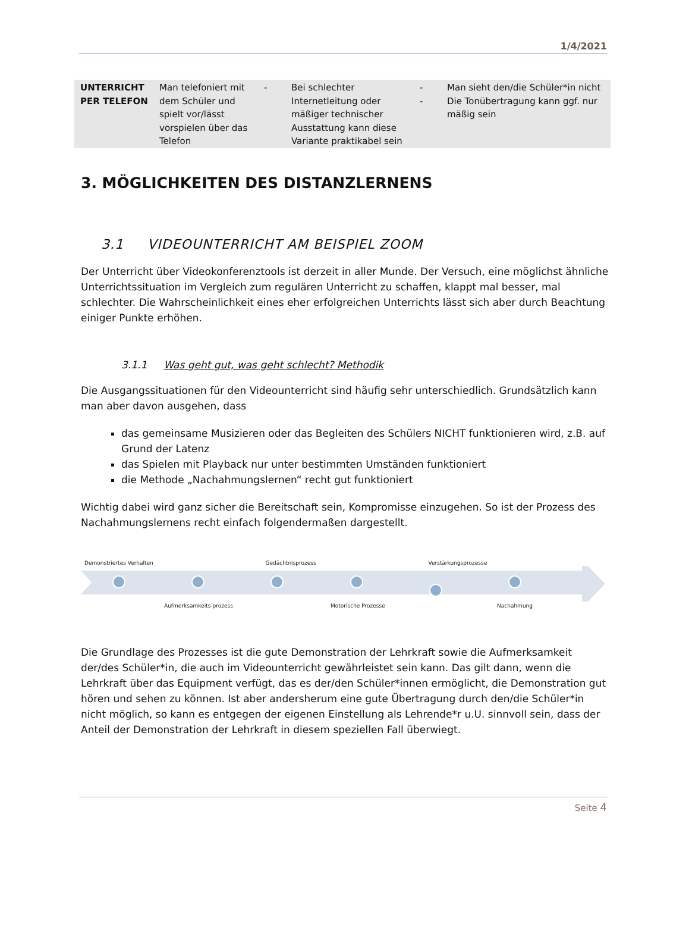1/4/2021
| UNTERRICHT PER TELEFON | Man telefoniert mit dem Schüler und spielt vor/lässt vorspielen über das Telefon | - | Bei schlechter Internetleitung oder mäßiger technischer Ausstattung kann diese Variante praktikabel sein | - - | Man sieht den/die Schüler*in nicht Die Tonübertragung kann ggf. nur mäßig sein |
3. MÖGLICHKEITEN DES DISTANZLERNENS
3.1 VIDEOUNTERRICHT AM BEISPIEL ZOOM
Der Unterricht über Videokonferenztools ist derzeit in aller Munde. Der Versuch, eine möglichst ähnliche Unterrichtssituation im Vergleich zum regulären Unterricht zu schaffen, klappt mal besser, mal schlechter. Die Wahrscheinlichkeit eines eher erfolgreichen Unterrichts lässt sich aber durch Beachtung einiger Punkte erhöhen.
3.1.1 Was geht gut, was geht schlecht? Methodik
Die Ausgangssituationen für den Videounterricht sind häufig sehr unterschiedlich. Grundsätzlich kann man aber davon ausgehen, dass
das gemeinsame Musizieren oder das Begleiten des Schülers NICHT funktionieren wird, z.B. auf Grund der Latenz
das Spielen mit Playback nur unter bestimmten Umständen funktioniert
die Methode „Nachahmungslernen“ recht gut funktioniert
Wichtig dabei wird ganz sicher die Bereitschaft sein, Kompromisse einzugehen. So ist der Prozess des Nachahmungslernens recht einfach folgendermaßen dargestellt.
Demonstriertes Verhalten Gedächtnisprozess Verstärkungsprozesse
Aufmerksamkeits-prozess Motorische Prozesse Nachahmung
Die Grundlage des Prozesses ist die gute Demonstration der Lehrkraft sowie die Aufmerksamkeit der/des Schüler*in, die auch im Videounterricht gewährleistet sein kann. Das gilt dann, wenn die Lehrkraft über das Equipment verfügt, das es der/den Schüler*innen ermöglicht, die Demonstration gut hören und sehen zu können. Ist aber andersherum eine gute Übertragung durch den/die Schüler*in nicht möglich, so kann es entgegen der eigenen Einstellung als Lehrende*r u.U. sinnvoll sein, dass der Anteil der Demonstration der Lehrkraft in diesem speziellen Fall überwiegt.
Seite 4